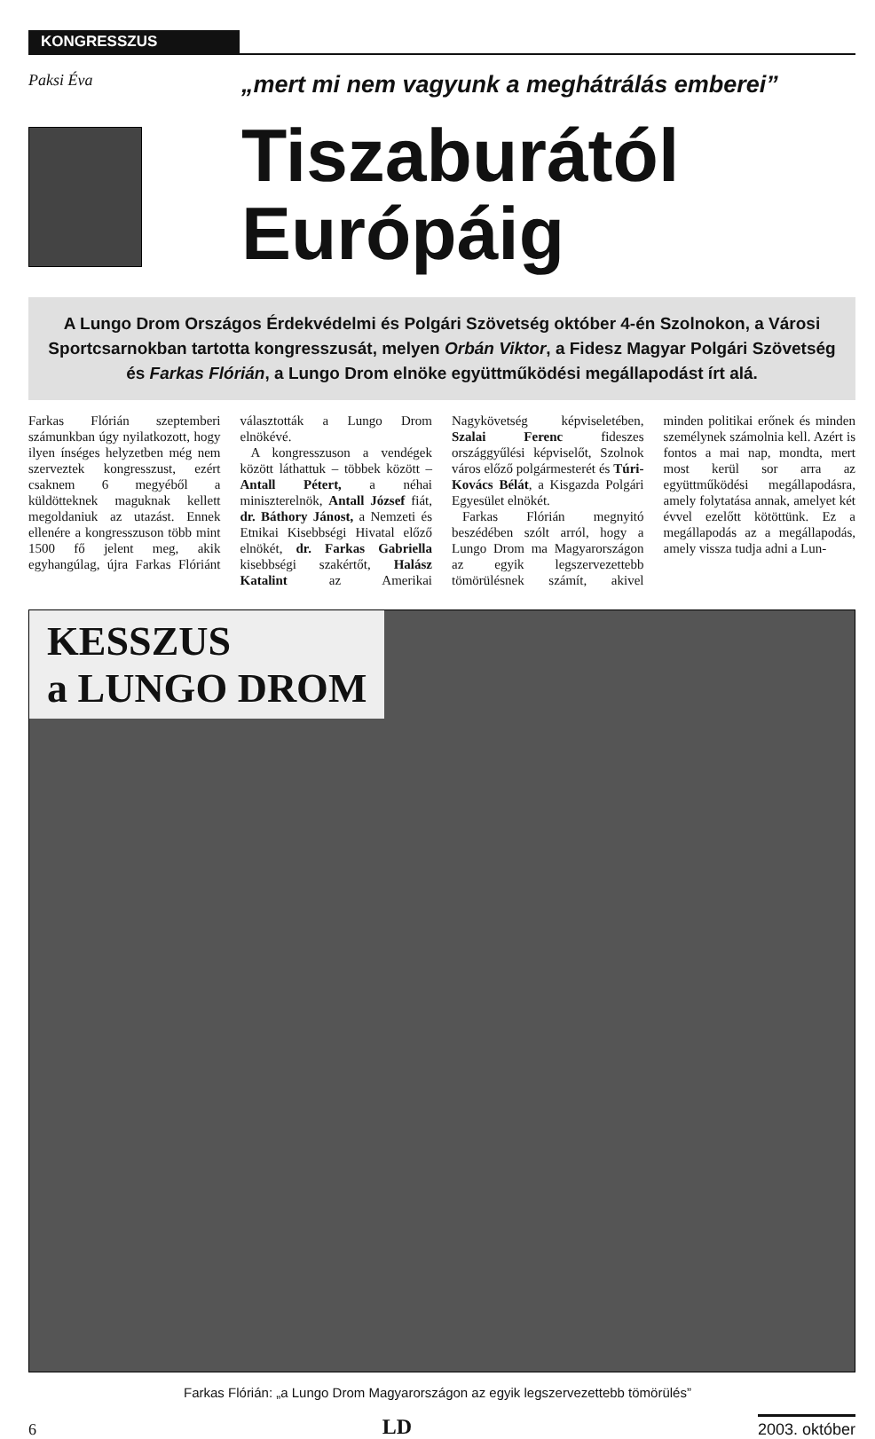KONGRESSZUS
Paksi Éva
„mert mi nem vagyunk a meghátrálás emberei”
Tiszaburától
Európáig
A Lungo Drom Országos Érdekvédelmi és Polgári Szövetség október 4-én Szolnokon, a Városi Sportcsarnokban tartotta kongresszusát, melyen Orbán Viktor, a Fidesz Magyar Polgári Szövetség és Farkas Flórián, a Lungo Drom elnöke együttműködési megállapodást írt alá.
Farkas Flórián szeptemberi számunkban úgy nyilatkozott, hogy ilyen ínséges helyzetben még nem szerveztek kongresszust, ezért csaknem 6 megyéből a küldötteknek maguknak kellett megoldaniuk az utazást. Ennek ellenére a kongresszuson több mint 1500 fő jelent meg, akik egyhangúlag, újra Farkas Flóriánt választották a Lungo Drom elnökévé.
A kongresszuson a vendégek között láthattuk – többek között – Antall Pétert, a néhai miniszterelnök, Antall József fiát, dr. Báthory Jánost, a Nemzeti és Etnikai Kisebbségi Hivatal előző elnökét, dr. Farkas Gabriella kisebbségi szakértőt, Halász Katalint az Amerikai Nagykövetség képviseletében, Szalai Ferenc fideszes országgyűlési képviselőt, Szolnok város előző polgármesterét és Túri-Kovács Bélát, a Kisgazda Polgári Egyesület elnökét.
Farkas Flórián megnyitó beszédében szólt arról, hogy a Lungo Drom ma Magyarországon az egyik legszervezettebb tömörülésnek számít, akivel minden politikai erőnek és minden személynek számolnia kell. Azért is fontos a mai nap, mondta, mert most kerül sor arra az együttműködési megállapodásra, amely folytatása annak, amelyet két évvel ezelőtt kötöttünk. Ez a megállapodás az a megállapodás, amely vissza tudja adni a Lun-
KESSZUS
a LUNGO DROM
Farkas Flórián: „a Lungo Drom Magyarországon az egyik legszervezettebb tömörülés”
6 LD 2003. október